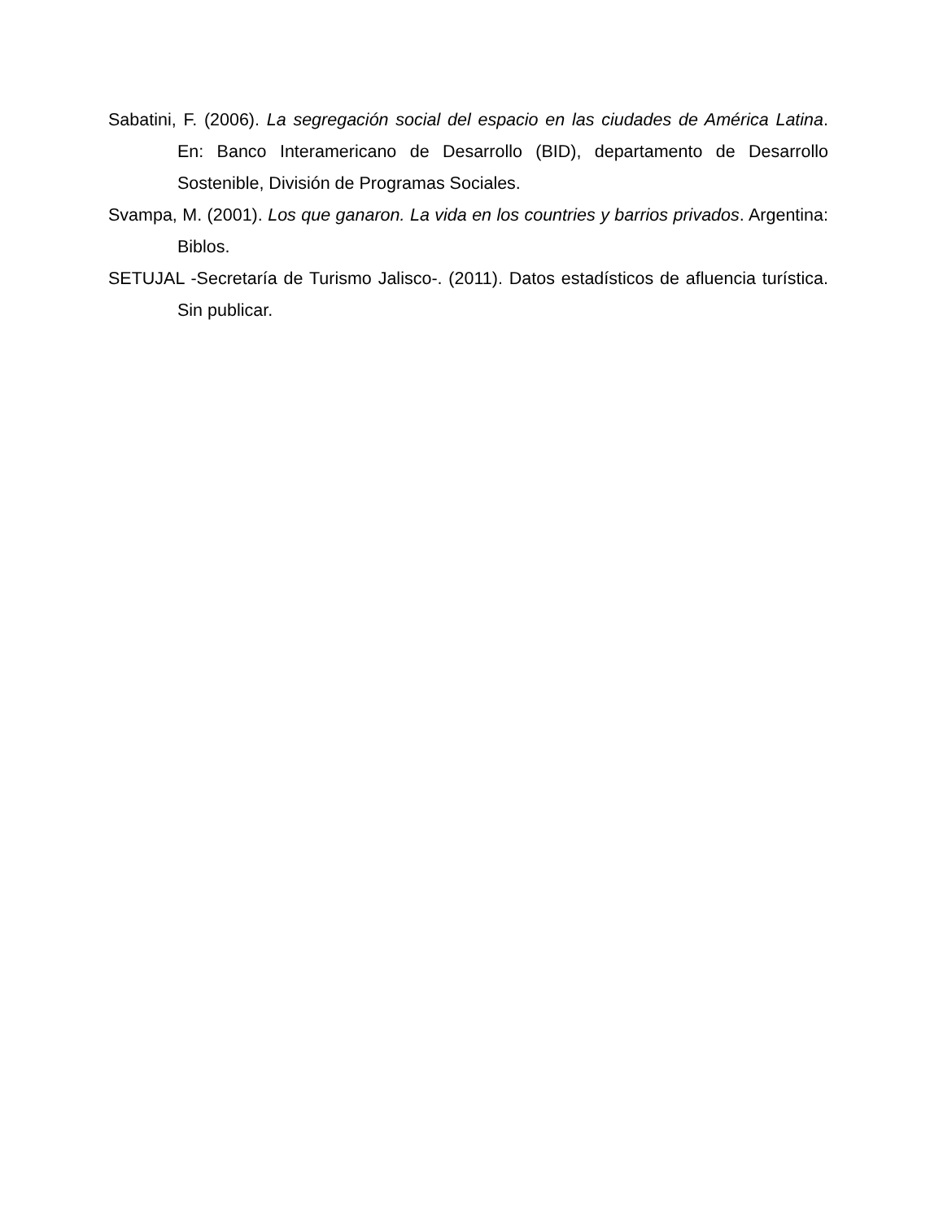Sabatini, F. (2006). La segregación social del espacio en las ciudades de América Latina. En: Banco Interamericano de Desarrollo (BID), departamento de Desarrollo Sostenible, División de Programas Sociales.
Svampa, M. (2001). Los que ganaron. La vida en los countries y barrios privados. Argentina: Biblos.
SETUJAL -Secretaría de Turismo Jalisco-. (2011). Datos estadísticos de afluencia turística. Sin publicar.